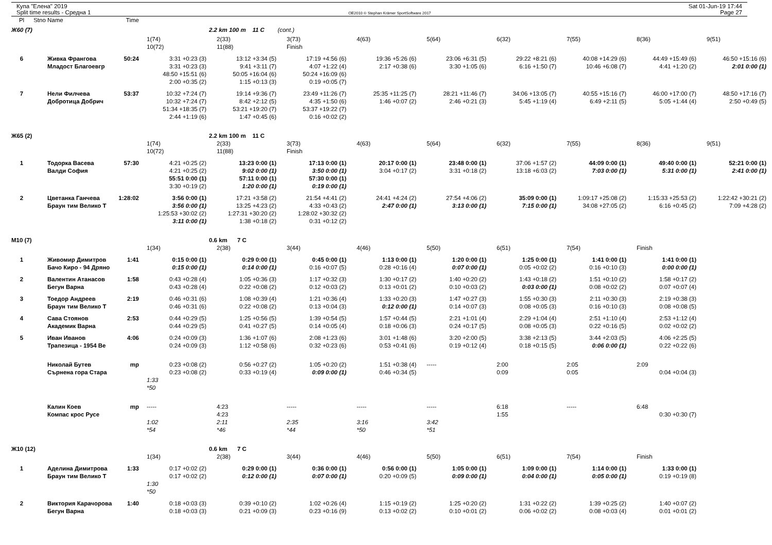Купа "Елена" 2019
Split time results - Средна 1
OE2010 © Stephan Krämer SportSoftware 2017
Sat 01-Jun-19 17:44
Page 27
| Pl | Stno | Name | Time | | | | | | | | | |
| --- | --- | --- | --- | --- | --- | --- | --- | --- | --- | --- | --- | --- |
| Ж60 (7) | | | | | 2.2 km 100 m 11 C (cont.) | | | | | | | |
| | | | | 1(74) | 2(33) | 3(73) | 4(63) | 5(64) | 6(32) | 7(55) | 8(36) | 9(51) |
| | | | | 10(72) | 11(88) | Finish | | | | | | |
| 6 | | Живка Франгова | 50:24 | 3:31 +0:23 (3) | 13:12 +3:34 (5) | 17:19 +4:56 (6) | 19:36 +5:26 (6) | 23:06 +6:31 (5) | 29:22 +8:21 (6) | 40:08 +14:29 (6) | 44:49 +15:49 (6) | 46:50 +15:16 (6) |
| | | Младост Благоевгр | | 3:31 +0:23 (3) | 9:41 +3:11 (7) | 4:07 +1:22 (4) | 2:17 +0:38 (6) | 3:30 +1:05 (6) | 6:16 +1:50 (7) | 10:46 +6:08 (7) | 4:41 +1:20 (2) | 2:01 0:00 (1) |
| | | | | 48:50 +15:51 (6) | 50:05 +16:04 (6) | 50:24 +16:09 (6) | | | | | | |
| | | | | 2:00 +0:35 (2) | 1:15 +0:13 (3) | 0:19 +0:05 (7) | | | | | | |
| 7 | | Нели Филчева | 53:37 | 10:32 +7:24 (7) | 19:14 +9:36 (7) | 23:49 +11:26 (7) | 25:35 +11:25 (7) | 28:21 +11:46 (7) | 34:06 +13:05 (7) | 40:55 +15:16 (7) | 46:00 +17:00 (7) | 48:50 +17:16 (7) |
| | | Добротица Добрич | | 10:32 +7:24 (7) | 8:42 +2:12 (5) | 4:35 +1:50 (6) | 1:46 +0:07 (2) | 2:46 +0:21 (3) | 5:45 +1:19 (4) | 6:49 +2:11 (5) | 5:05 +1:44 (4) | 2:50 +0:49 (5) |
| | | | | 51:34 +18:35 (7) | 53:21 +19:20 (7) | 53:37 +19:22 (7) | | | | | | |
| | | | | 2:44 +1:19 (6) | 1:47 +0:45 (6) | 0:16 +0:02 (2) | | | | | | |
| Ж65 (2) | | | | | 2.2 km 100 m 11 C | | | | | | | |
| | | | | 1(74) | 2(33) | 3(73) | 4(63) | 5(64) | 6(32) | 7(55) | 8(36) | 9(51) |
| | | | | 10(72) | 11(88) | Finish | | | | | | |
| 1 | | Тодорка Васева | 57:30 | 4:21 +0:25 (2) | 13:23 0:00 (1) | 17:13 0:00 (1) | 20:17 0:00 (1) | 23:48 0:00 (1) | 37:06 +1:57 (2) | 44:09 0:00 (1) | 49:40 0:00 (1) | 52:21 0:00 (1) |
| | | Валди София | | 4:21 +0:25 (2) | 9:02 0:00 (1) | 3:50 0:00 (1) | 3:04 +0:17 (2) | 3:31 +0:18 (2) | 13:18 +6:03 (2) | 7:03 0:00 (1) | 5:31 0:00 (1) | 2:41 0:00 (1) |
| | | | | 55:51 0:00 (1) | 57:11 0:00 (1) | 57:30 0:00 (1) | | | | | | |
| | | | | 3:30 +0:19 (2) | 1:20 0:00 (1) | 0:19 0:00 (1) | | | | | | |
| 2 | | Цветанка Ганчева | 1:28:02 | 3:56 0:00 (1) | 17:21 +3:58 (2) | 21:54 +4:41 (2) | 24:41 +4:24 (2) | 27:54 +4:06 (2) | 35:09 0:00 (1) | 1:09:17 +25:08 (2) | 1:15:33 +25:53 (2) | 1:22:42 +30:21 (2) |
| | | Браун тим Велико Т | | 3:56 0:00 (1) | 13:25 +4:23 (2) | 4:33 +0:43 (2) | 2:47 0:00 (1) | 3:13 0:00 (1) | 7:15 0:00 (1) | 34:08 +27:05 (2) | 6:16 +0:45 (2) | 7:09 +4:28 (2) |
| | | | | 1:25:53 +30:02 (2) | 1:27:31 +30:20 (2) | 1:28:02 +30:32 (2) | | | | | | |
| | | | | 3:11 0:00 (1) | 1:38 +0:18 (2) | 0:31 +0:12 (2) | | | | | | |
| М10 (7) | | | | | 0.6 km 7 C | | | | | | | |
| | | | | 1(34) | 2(38) | 3(44) | 4(46) | 5(50) | 6(51) | 7(54) | Finish | |
| 1 | | Живомир Димитров | 1:41 | 0:15 0:00 (1) | 0:29 0:00 (1) | 0:45 0:00 (1) | 1:13 0:00 (1) | 1:20 0:00 (1) | 1:25 0:00 (1) | 1:41 0:00 (1) | 1:41 0:00 (1) | |
| | | Бачо Киро - 94 Дряно | | 0:15 0:00 (1) | 0:14 0:00 (1) | 0:16 +0:07 (5) | 0:28 +0:16 (4) | 0:07 0:00 (1) | 0:05 +0:02 (2) | 0:16 +0:10 (3) | 0:00 0:00 (1) | |
| 2 | | Валентин Атанасов | 1:58 | 0:43 +0:28 (4) | 1:05 +0:36 (3) | 1:17 +0:32 (3) | 1:30 +0:17 (2) | 1:40 +0:20 (2) | 1:43 +0:18 (2) | 1:51 +0:10 (2) | 1:58 +0:17 (2) | |
| | | Бегун Варна | | 0:43 +0:28 (4) | 0:22 +0:08 (2) | 0:12 +0:03 (2) | 0:13 +0:01 (2) | 0:10 +0:03 (2) | 0:03 0:00 (1) | 0:08 +0:02 (2) | 0:07 +0:07 (4) | |
| 3 | | Тоедор Андреев | 2:19 | 0:46 +0:31 (6) | 1:08 +0:39 (4) | 1:21 +0:36 (4) | 1:33 +0:20 (3) | 1:47 +0:27 (3) | 1:55 +0:30 (3) | 2:11 +0:30 (3) | 2:19 +0:38 (3) | |
| | | Браун тим Велико Т | | 0:46 +0:31 (6) | 0:22 +0:08 (2) | 0:13 +0:04 (3) | 0:12 0:00 (1) | 0:14 +0:07 (3) | 0:08 +0:05 (3) | 0:16 +0:10 (3) | 0:08 +0:08 (5) | |
| 4 | | Сава Стоянов | 2:53 | 0:44 +0:29 (5) | 1:25 +0:56 (5) | 1:39 +0:54 (5) | 1:57 +0:44 (5) | 2:21 +1:01 (4) | 2:29 +1:04 (4) | 2:51 +1:10 (4) | 2:53 +1:12 (4) | |
| | | Академик Варна | | 0:44 +0:29 (5) | 0:41 +0:27 (5) | 0:14 +0:05 (4) | 0:18 +0:06 (3) | 0:24 +0:17 (5) | 0:08 +0:05 (3) | 0:22 +0:16 (5) | 0:02 +0:02 (2) | |
| 5 | | Иван Иванов | 4:06 | 0:24 +0:09 (3) | 1:36 +1:07 (6) | 2:08 +1:23 (6) | 3:01 +1:48 (6) | 3:20 +2:00 (5) | 3:38 +2:13 (5) | 3:44 +2:03 (5) | 4:06 +2:25 (5) | |
| | | Трапезица - 1954 Ве | | 0:24 +0:09 (3) | 1:12 +0:58 (6) | 0:32 +0:23 (6) | 0:53 +0:41 (6) | 0:19 +0:12 (4) | 0:18 +0:15 (5) | 0:06 0:00 (1) | 0:22 +0:22 (6) | |
| | | Николай Бутев | mp | 0:23 +0:08 (2) | 0:56 +0:27 (2) | 1:05 +0:20 (2) | 1:51 +0:38 (4) | ----- | 2:00 | 2:05 | 2:09 | |
| | | Сърнена гора Стара | | 0:23 +0:08 (2) | 0:33 +0:19 (4) | 0:09 0:00 (1) | 0:46 +0:34 (5) | | 0:09 | 0:05 | 0:04 +0:04 (3) | |
| | | | | 1:33 | | | | | | | | |
| | | | | *50 | | | | | | | | |
| | | Калин Коев | mp | ----- | 4:23 | ----- | ----- | ----- | 6:18 | ----- | 6:48 | |
| | | Компас крос Русе | | | 4:23 | | | | 1:55 | | 0:30 +0:30 (7) | |
| | | | | 1:02 | 2:11 | 2:35 | 3:16 | 3:42 | | | | |
| | | | | *54 | *46 | *44 | *50 | *51 | | | | |
| Ж10 (12) | | | | | 0.6 km 7 C | | | | | | | |
| | | | | 1(34) | 2(38) | 3(44) | 4(46) | 5(50) | 6(51) | 7(54) | Finish | |
| 1 | | Аделина Димитрова | 1:33 | 0:17 +0:02 (2) | 0:29 0:00 (1) | 0:36 0:00 (1) | 0:56 0:00 (1) | 1:05 0:00 (1) | 1:09 0:00 (1) | 1:14 0:00 (1) | 1:33 0:00 (1) | |
| | | Браун тим Велико Т | | 0:17 +0:02 (2) | 0:12 0:00 (1) | 0:07 0:00 (1) | 0:20 +0:09 (5) | 0:09 0:00 (1) | 0:04 0:00 (1) | 0:05 0:00 (1) | 0:19 +0:19 (8) | |
| | | | | 1:30 | | | | | | | | |
| | | | | *50 | | | | | | | | |
| 2 | | Виктория Карачорова | 1:40 | 0:18 +0:03 (3) | 0:39 +0:10 (2) | 1:02 +0:26 (4) | 1:15 +0:19 (2) | 1:25 +0:20 (2) | 1:31 +0:22 (2) | 1:39 +0:25 (2) | 1:40 +0:07 (2) | |
| | | Бегун Варна | | 0:18 +0:03 (3) | 0:21 +0:09 (3) | 0:23 +0:16 (9) | 0:13 +0:02 (2) | 0:10 +0:01 (2) | 0:06 +0:02 (2) | 0:08 +0:03 (4) | 0:01 +0:01 (2) | |